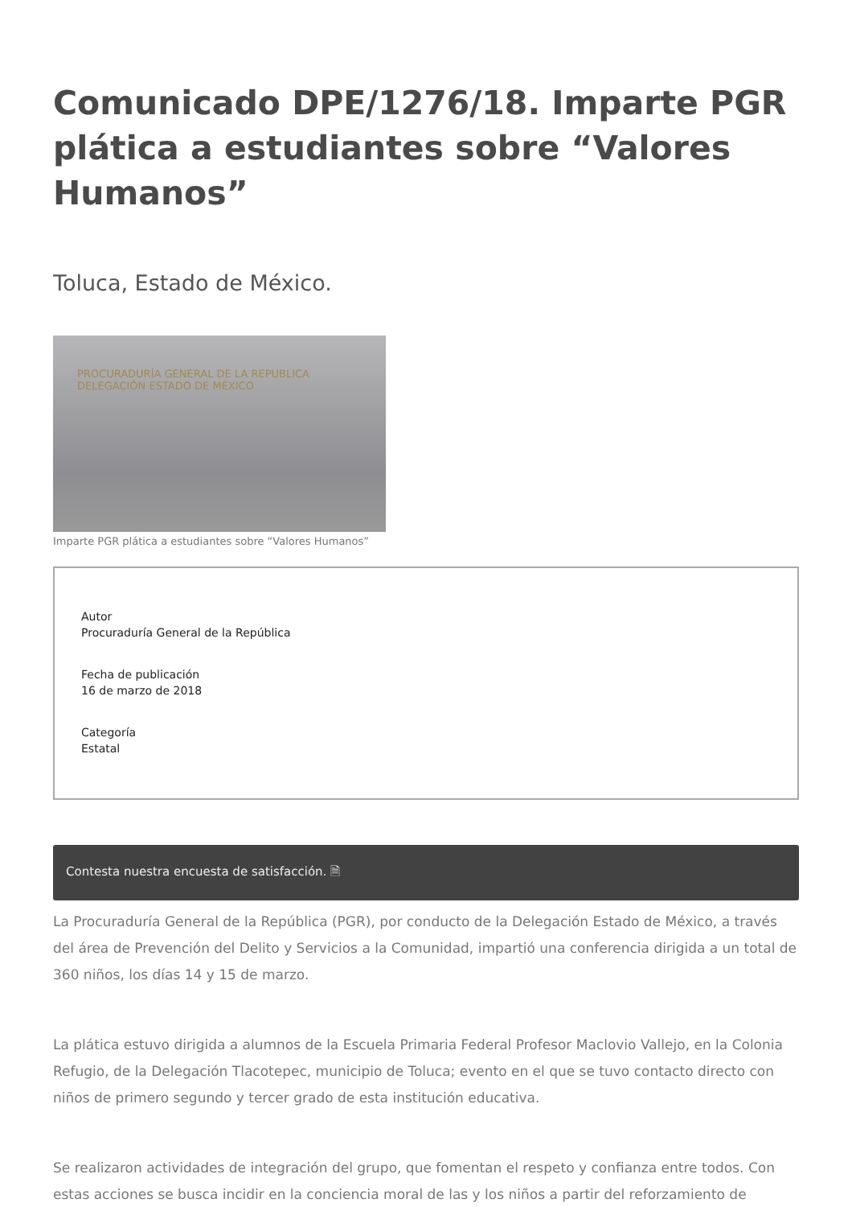Comunicado DPE/1276/18. Imparte PGR plática a estudiantes sobre “Valores Humanos”
Toluca, Estado de México.
PROCURADURÍA GENERAL DE LA REPUBLICA
DELEGACIÓN ESTADO DE MÉXICO
Imparte PGR plática a estudiantes sobre “Valores Humanos”
Autor
Procuraduría General de la República
Fecha de publicación
16 de marzo de 2018
Categoría
Estatal
Contesta nuestra encuesta de satisfacción. 🗎
La Procuraduría General de la República (PGR), por conducto de la Delegación Estado de México, a través del área de Prevención del Delito y Servicios a la Comunidad, impartió una conferencia dirigida a un total de 360 niños, los días 14 y 15 de marzo.
La plática estuvo dirigida a alumnos de la Escuela Primaria Federal Profesor Maclovio Vallejo, en la Colonia Refugio, de la Delegación Tlacotepec, municipio de Toluca; evento en el que se tuvo contacto directo con niños de primero segundo y tercer grado de esta institución educativa.
Se realizaron actividades de integración del grupo, que fomentan el respeto y confianza entre todos. Con estas acciones se busca incidir en la conciencia moral de las y los niños a partir del reforzamiento de